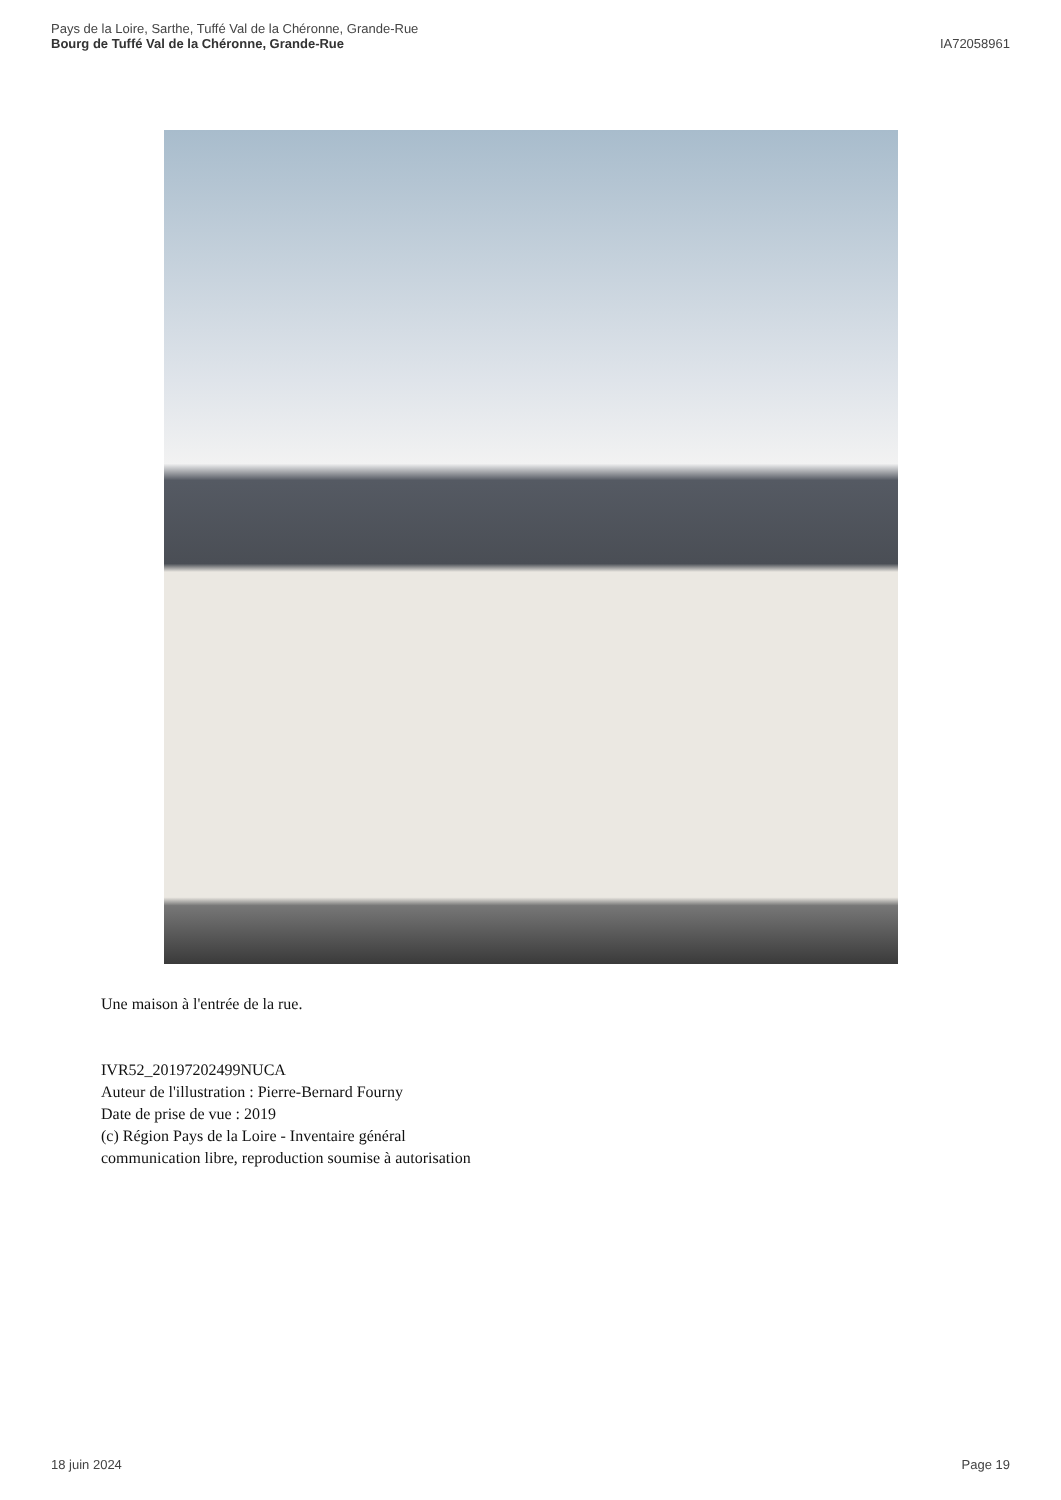Pays de la Loire, Sarthe, Tuffé Val de la Chéronne, Grande-Rue
Bourg de Tuffé Val de la Chéronne, Grande-Rue
IA72058961
Une maison à l'entrée de la rue.
IVR52_20197202499NUCA
Auteur de l'illustration : Pierre-Bernard Fourny
Date de prise de vue : 2019
(c) Région Pays de la Loire - Inventaire général
communication libre, reproduction soumise à autorisation
18 juin 2024 Page 19